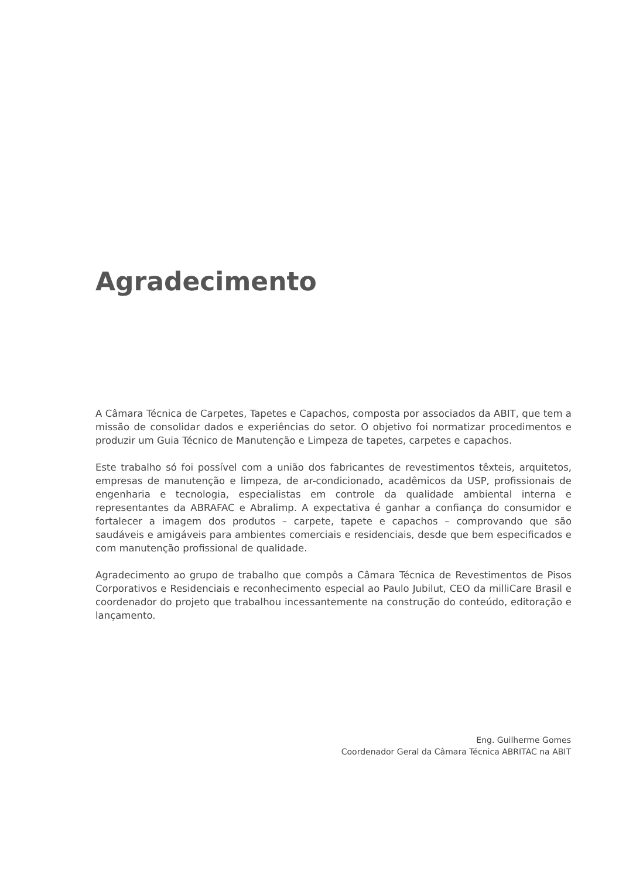Agradecimento
A Câmara Técnica de Carpetes, Tapetes e Capachos, composta por associados da ABIT, que tem a missão de consolidar dados e experiências do setor. O objetivo foi normatizar procedimentos e produzir um Guia Técnico de Manutenção e Limpeza de tapetes, carpetes e capachos.
Este trabalho só foi possível com a união dos fabricantes de revestimentos têxteis, arquitetos, empresas de manutenção e limpeza, de ar-condicionado, acadêmicos da USP, profissionais de engenharia e tecnologia, especialistas em controle da qualidade ambiental interna e representantes da ABRAFAC e Abralimp. A expectativa é ganhar a confiança do consumidor e fortalecer a imagem dos produtos – carpete, tapete e capachos – comprovando que são saudáveis e amigáveis para ambientes comerciais e residenciais, desde que bem especificados e com manutenção profissional de qualidade.
Agradecimento ao grupo de trabalho que compôs a Câmara Técnica de Revestimentos de Pisos Corporativos e Residenciais e reconhecimento especial ao Paulo Jubilut, CEO da milliCare Brasil e coordenador do projeto que trabalhou incessantemente na construção do conteúdo, editoração e lançamento.
Eng. Guilherme Gomes
Coordenador Geral da Câmara Técnica ABRITAC na ABIT